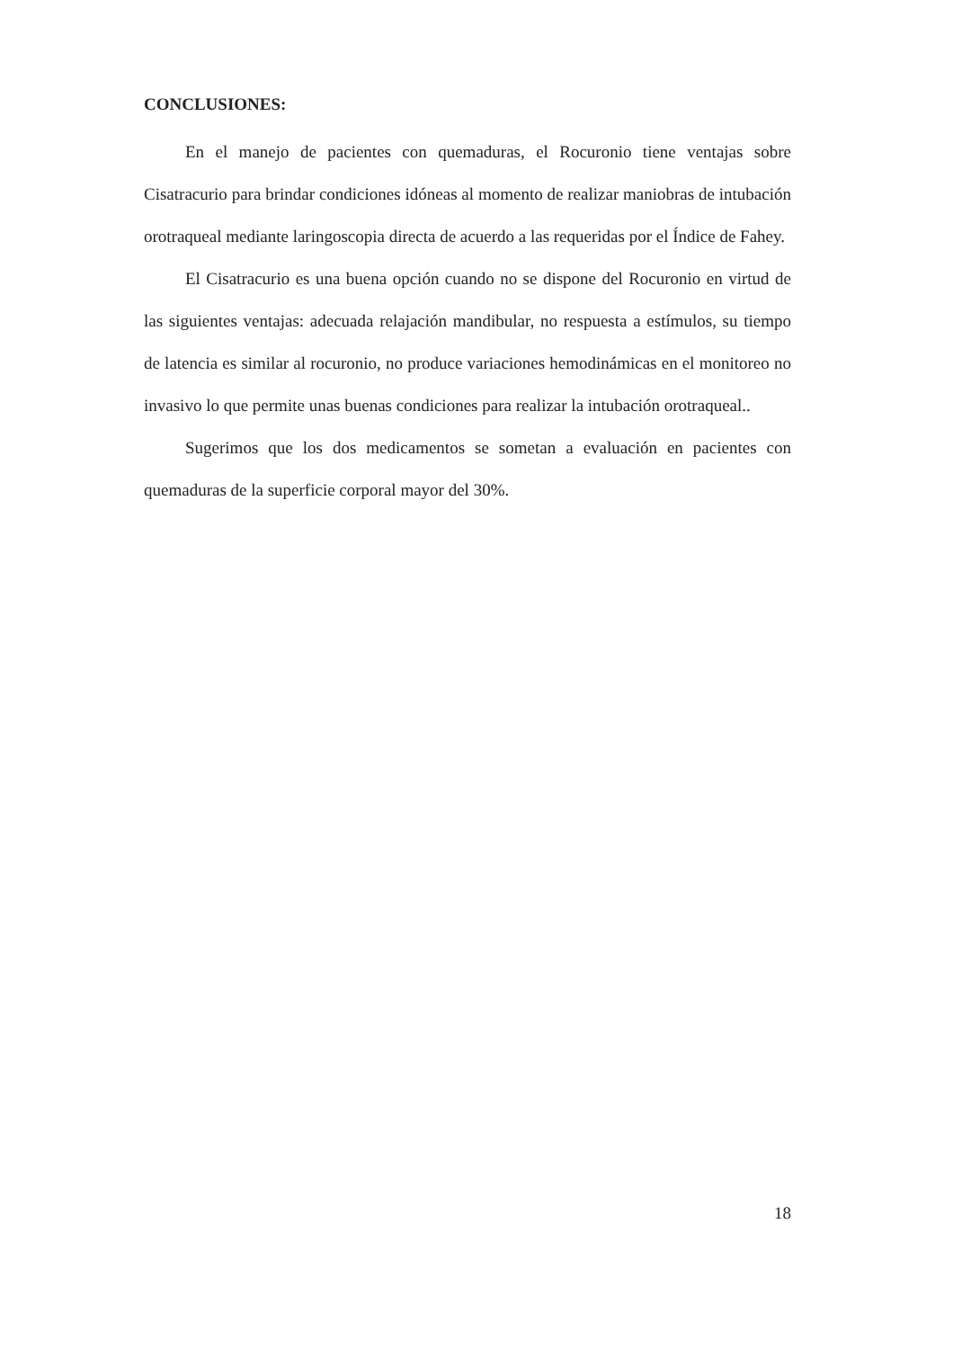CONCLUSIONES:
En el manejo de pacientes con quemaduras, el Rocuronio tiene ventajas sobre Cisatracurio para brindar condiciones idóneas al momento de realizar maniobras de intubación orotraqueal mediante laringoscopia directa de acuerdo a las requeridas por el Índice de Fahey.
El Cisatracurio es una buena opción cuando no se dispone del Rocuronio en virtud de las siguientes ventajas: adecuada relajación mandibular, no respuesta a estímulos, su tiempo de latencia es similar al rocuronio, no produce variaciones hemodinámicas en el monitoreo no invasivo lo que permite unas buenas condiciones para realizar la intubación orotraqueal..
Sugerimos que los dos medicamentos se sometan a evaluación en pacientes con quemaduras de la superficie corporal mayor del 30%.
18